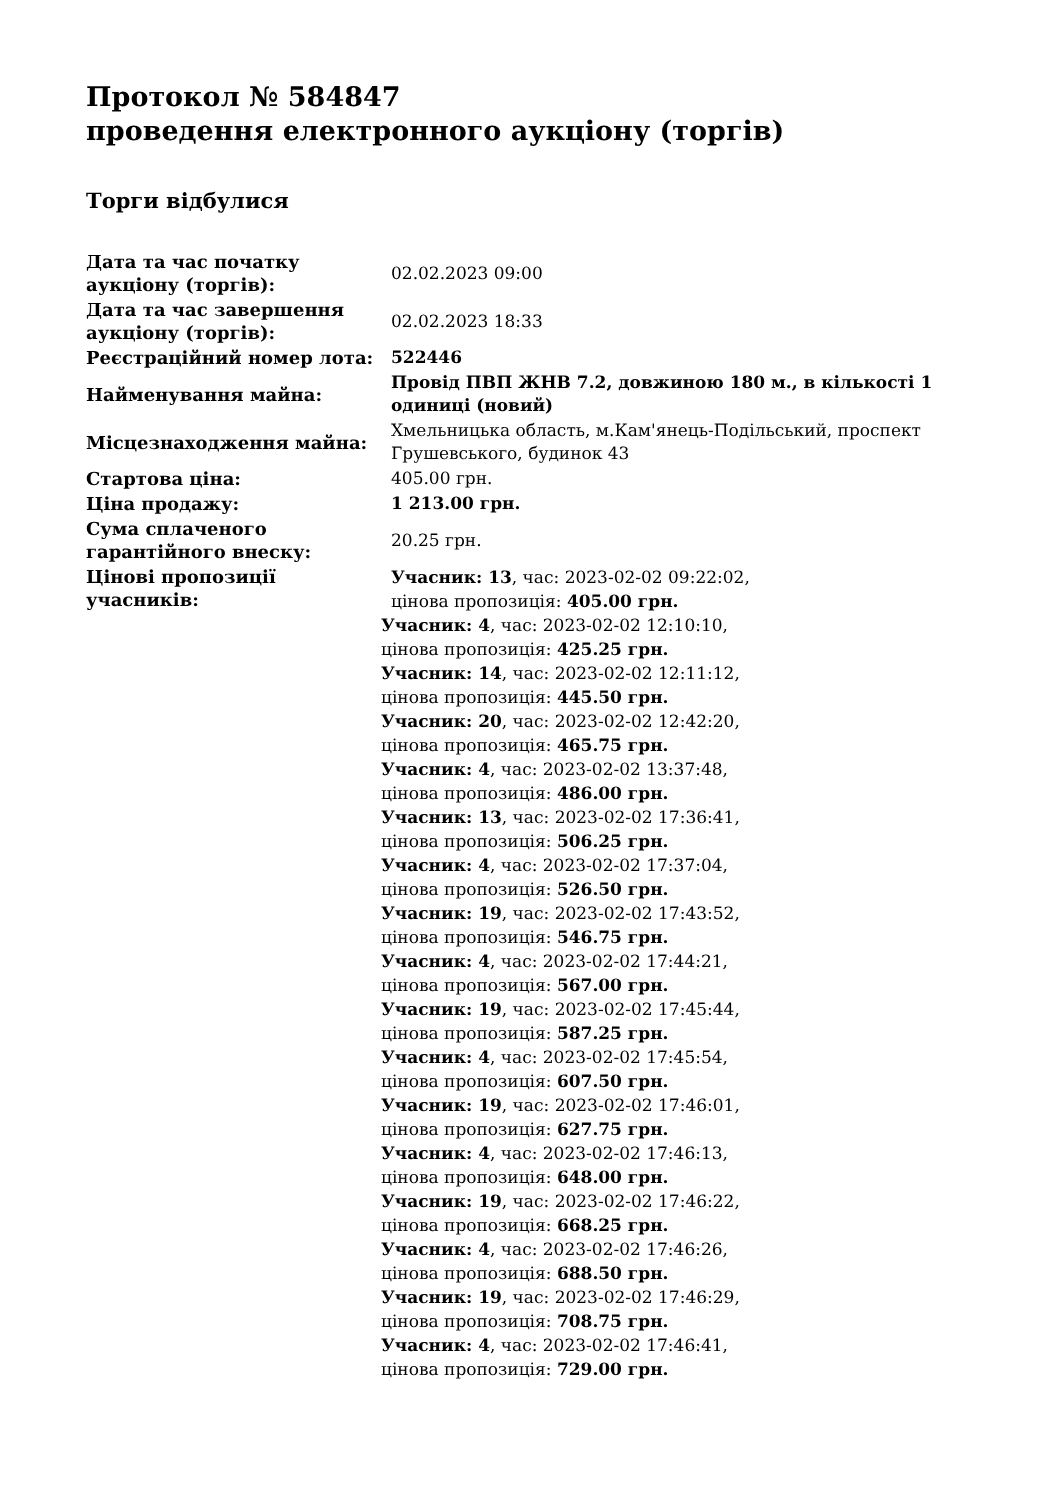Протокол № 584847
проведення електронного аукціону (торгів)
Торги відбулися
| Дата та час початку аукціону (торгів): | 02.02.2023 09:00 |
| Дата та час завершення аукціону (торгів): | 02.02.2023 18:33 |
| Реєстраційний номер лота: | 522446 |
| Найменування майна: | Провід ПВП ЖНВ 7.2, довжиною 180 м., в кількості 1 одиниці (новий) |
| Місцезнаходження майна: | Хмельницька область, м.Кам'янець-Подільський, проспект Грушевського, будинок 43 |
| Стартова ціна: | 405.00 грн. |
| Ціна продажу: | 1 213.00 грн. |
| Сума сплаченого гарантійного внеску: | 20.25 грн. |
| Цінові пропозиції учасників: | Учасник: 13 , час: 2023-02-02 09:22:02, цінова пропозиція: 405.00 грн. Учасник: 4 , час: 2023-02-02 12:10:10, цінова пропозиція: 425.25 грн. Учасник: 14 , час: 2023-02-02 12:11:12, цінова пропозиція: 445.50 грн. Учасник: 20 , час: 2023-02-02 12:42:20, цінова пропозиція: 465.75 грн. Учасник: 4 , час: 2023-02-02 13:37:48, цінова пропозиція: 486.00 грн. Учасник: 13 , час: 2023-02-02 17:36:41, цінова пропозиція: 506.25 грн. Учасник: 4 , час: 2023-02-02 17:37:04, цінова пропозиція: 526.50 грн. Учасник: 19 , час: 2023-02-02 17:43:52, цінова пропозиція: 546.75 грн. Учасник: 4 , час: 2023-02-02 17:44:21, цінова пропозиція: 567.00 грн. Учасник: 19 , час: 2023-02-02 17:45:44, цінова пропозиція: 587.25 грн. Учасник: 4 , час: 2023-02-02 17:45:54, цінова пропозиція: 607.50 грн. Учасник: 19 , час: 2023-02-02 17:46:01, цінова пропозиція: 627.75 грн. Учасник: 4 , час: 2023-02-02 17:46:13, цінова пропозиція: 648.00 грн. Учасник: 19 , час: 2023-02-02 17:46:22, цінова пропозиція: 668.25 грн. Учасник: 4 , час: 2023-02-02 17:46:26, цінова пропозиція: 688.50 грн. Учасник: 19 , час: 2023-02-02 17:46:29, цінова пропозиція: 708.75 грн. Учасник: 4 , час: 2023-02-02 17:46:41, цінова пропозиція: 729.00 грн. |